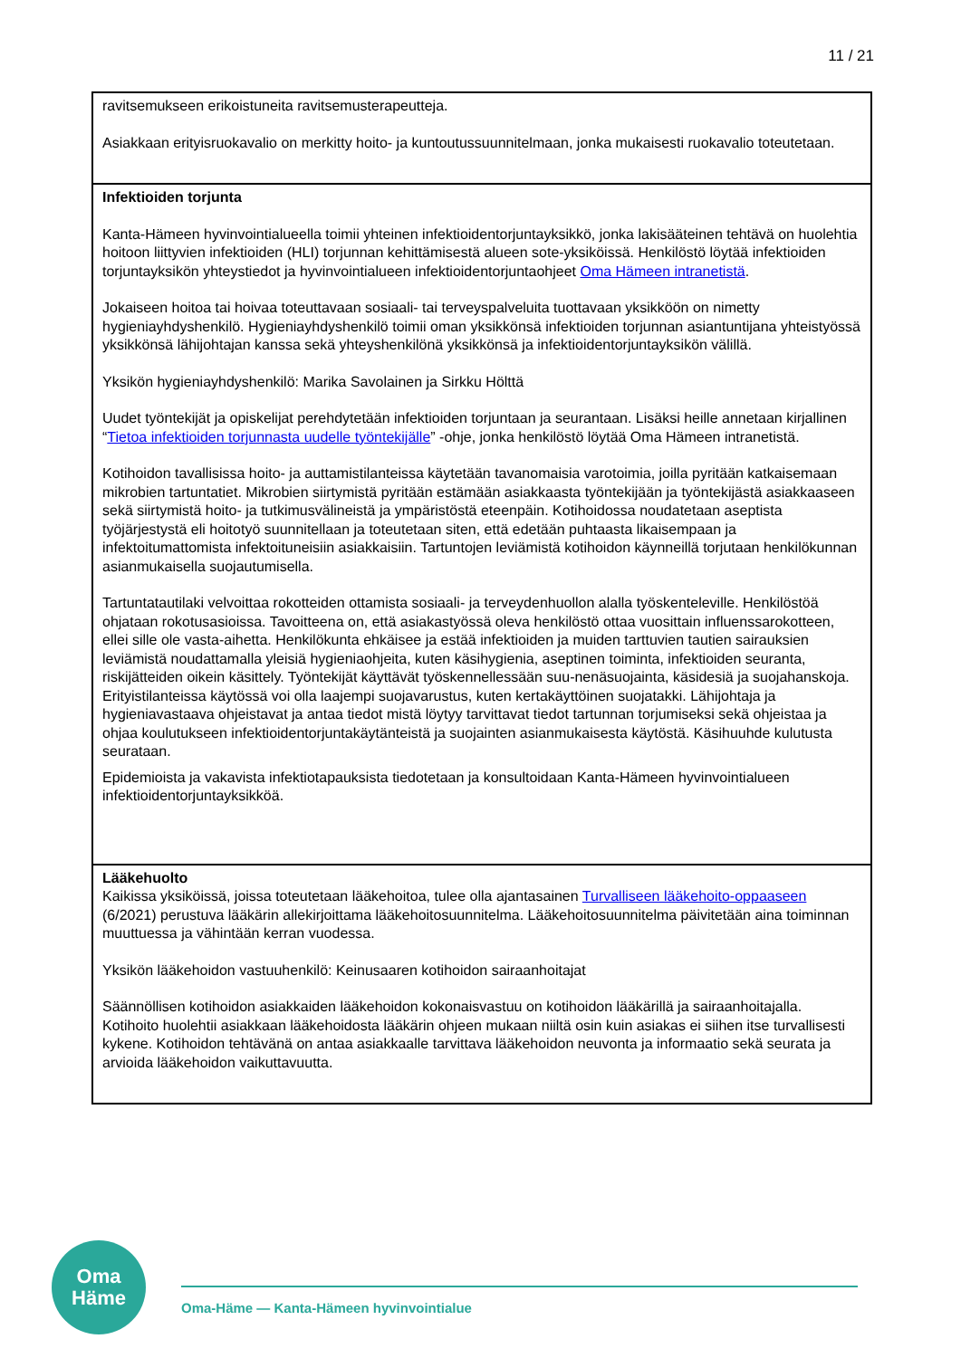11 / 21
| ravitsemukseen erikoistuneita ravitsemusterapeutteja. Asiakkaan erityisruokavalio on merkitty hoito- ja kuntoutussuunnitelmaan, jonka mukaisesti ruokavalio toteutetaan. |
| Infektioiden torjunta Kanta-Hämeen hyvinvointialueella toimii yhteinen infektioidentorjuntayksikkö, jonka lakisääteinen tehtävä on huolehtia hoitoon liittyvien infektioiden (HLI) torjunnan kehittämisestä alueen sote-yksiköissä. Henkilöstö löytää infektioiden torjuntayksikön yhteystiedot ja hyvinvointialueen infektioidentorjuntaohjeet Oma Hämeen intranetistä . Jokaiseen hoitoa tai hoivaa toteuttavaan sosiaali- tai terveyspalveluita tuottavaan yksikköön on nimetty hygieniayhdyshenkilö. Hygieniayhdyshenkilö toimii oman yksikkönsä infektioiden torjunnan asiantuntijana yhteistyössä yksikkönsä lähijohtajan kanssa sekä yhteyshenkilönä yksikkönsä ja infektioidentorjuntayksikön välillä. Yksikön hygieniayhdyshenkilö: Marika Savolainen ja Sirkku Hölttä Uudet työntekijät ja opiskelijat perehdytetään infektioiden torjuntaan ja seurantaan. Lisäksi heille annetaan kirjallinen “ Tietoa infektioiden torjunnasta uudelle työntekijälle ” -ohje, jonka henkilöstö löytää Oma Hämeen intranetistä. Kotihoidon tavallisissa hoito- ja auttamistilanteissa käytetään tavanomaisia varotoimia, joilla pyritään katkaisemaan mikrobien tartuntatiet. Mikrobien siirtymistä pyritään estämään asiakkaasta työntekijään ja työntekijästä asiakkaaseen sekä siirtymistä hoito- ja tutkimusvälineistä ja ympäristöstä eteenpäin. Kotihoidossa noudatetaan aseptista työjärjestystä eli hoitotyö suunnitellaan ja toteutetaan siten, että edetään puhtaasta likaisempaan ja infektoitumattomista infektoituneisiin asiakkaisiin. Tartuntojen leviämistä kotihoidon käynneillä torjutaan henkilökunnan asianmukaisella suojautumisella. Tartuntatautilaki velvoittaa rokotteiden ottamista sosiaali- ja terveydenhuollon alalla työskenteleville. Henkilöstöä ohjataan rokotusasioissa. Tavoitteena on, että asiakastyössä oleva henkilöstö ottaa vuosittain influenssarokotteen, ellei sille ole vasta-aihetta. Henkilökunta ehkäisee ja estää infektioiden ja muiden tarttuvien tautien sairauksien leviämistä noudattamalla yleisiä hygieniaohjeita, kuten käsihygienia, aseptinen toiminta, infektioiden seuranta, riskijätteiden oikein käsittely. Työntekijät käyttävät työskennellessään suu-nenäsuojainta, käsidesiä ja suojahanskoja. Erityistilanteissa käytössä voi olla laajempi suojavarustus, kuten kertakäyttöinen suojatakki. Lähijohtaja ja hygieniavastaava ohjeistavat ja antaa tiedot mistä löytyy tarvittavat tiedot tartunnan torjumiseksi sekä ohjeistaa ja ohjaa koulutukseen infektioidentorjuntakäytänteistä ja suojainten asianmukaisesta käytöstä. Käsihuuhde kulutusta seurataan. Epidemioista ja vakavista infektiotapauksista tiedotetaan ja konsultoidaan Kanta-Hämeen hyvinvointialueen infektioidentorjuntayksikköä. |
| Lääkehuolto Kaikissa yksiköissä, joissa toteutetaan lääkehoitoa, tulee olla ajantasainen Turvalliseen lääkehoito-oppaaseen (6/2021) perustuva lääkärin allekirjoittama lääkehoitosuunnitelma. Lääkehoitosuunnitelma päivitetään aina toiminnan muuttuessa ja vähintään kerran vuodessa. Yksikön lääkehoidon vastuuhenkilö: Keinusaaren kotihoidon sairaanhoitajat Säännöllisen kotihoidon asiakkaiden lääkehoidon kokonaisvastuu on kotihoidon lääkärillä ja sairaanhoitajalla. Kotihoito huolehtii asiakkaan lääkehoidosta lääkärin ohjeen mukaan niiltä osin kuin asiakas ei siihen itse turvallisesti kykene. Kotihoidon tehtävänä on antaa asiakkaalle tarvittava lääkehoidon neuvonta ja informaatio sekä seurata ja arvioida lääkehoidon vaikuttavuutta. |
Oma
Häme
Oma-Häme — Kanta-Hämeen hyvinvointialue